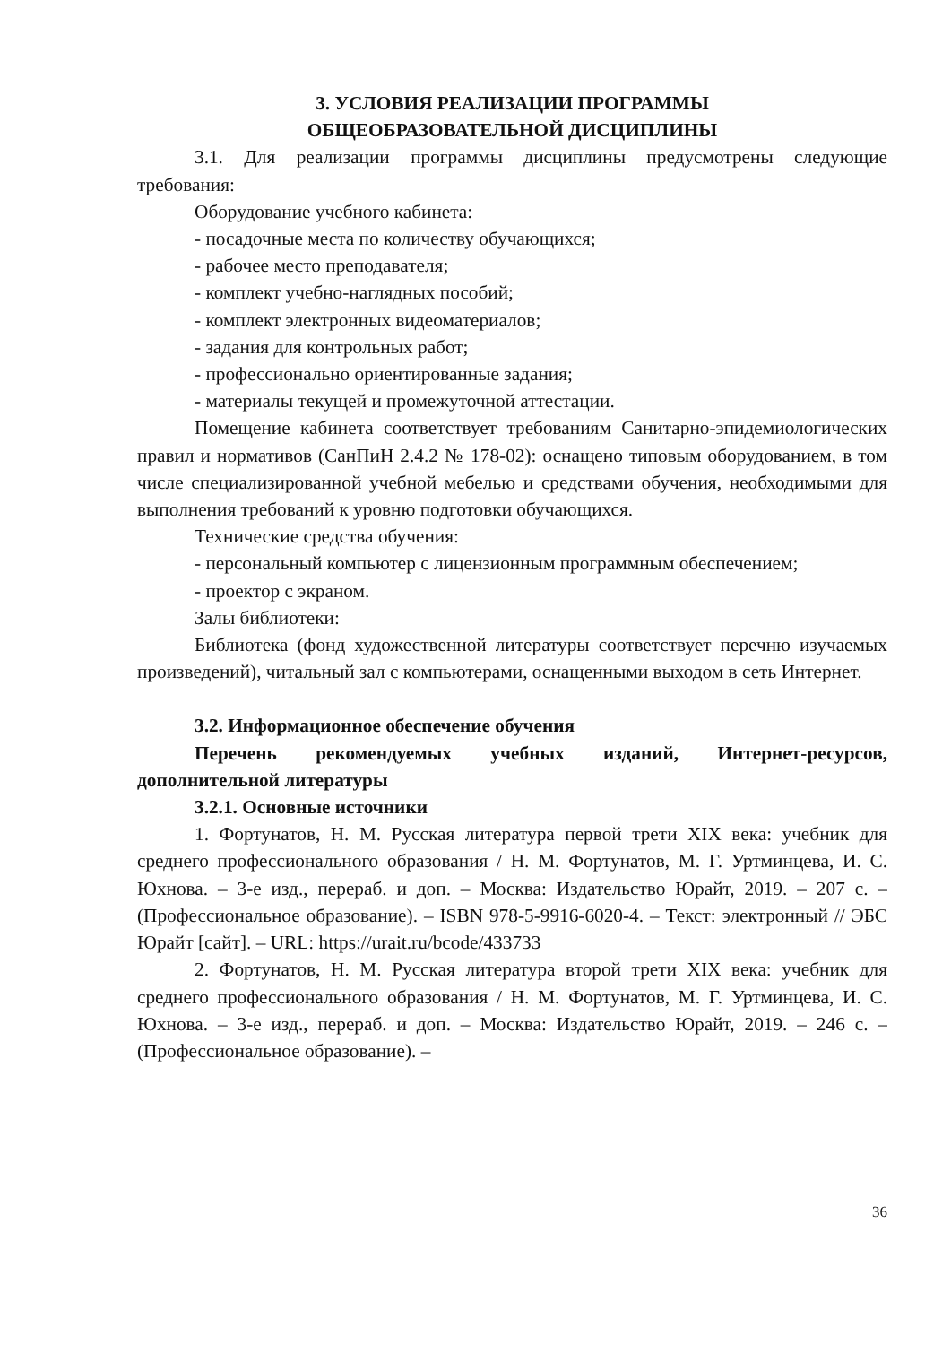3. УСЛОВИЯ РЕАЛИЗАЦИИ ПРОГРАММЫ
ОБЩЕОБРАЗОВАТЕЛЬНОЙ ДИСЦИПЛИНЫ
3.1. Для реализации программы дисциплины предусмотрены следующие требования:
Оборудование учебного кабинета:
- посадочные места по количеству обучающихся;
- рабочее место преподавателя;
- комплект учебно-наглядных пособий;
- комплект электронных видеоматериалов;
- задания для контрольных работ;
- профессионально ориентированные задания;
- материалы текущей и промежуточной аттестации.
Помещение кабинета соответствует требованиям Санитарно-эпидемиологических правил и нормативов (СанПиН 2.4.2 № 178-02): оснащено типовым оборудованием, в том числе специализированной учебной мебелью и средствами обучения, необходимыми для выполнения требований к уровню подготовки обучающихся.
Технические средства обучения:
- персональный компьютер с лицензионным программным обеспечением;
- проектор с экраном.
Залы библиотеки:
Библиотека (фонд художественной литературы соответствует перечню изучаемых произведений), читальный зал с компьютерами, оснащенными выходом в сеть Интернет.
3.2. Информационное обеспечение обучения
Перечень рекомендуемых учебных изданий, Интернет-ресурсов, дополнительной литературы
3.2.1. Основные источники
1. Фортунатов, Н. М. Русская литература первой трети XIX века: учебник для среднего профессионального образования / Н. М. Фортунатов, М. Г. Уртминцева, И. С. Юхнова. – 3-е изд., перераб. и доп. – Москва: Издательство Юрайт, 2019. – 207 с. – (Профессиональное образование). – ISBN 978-5-9916-6020-4. – Текст: электронный // ЭБС Юрайт [сайт]. – URL: https://urait.ru/bcode/433733
2. Фортунатов, Н. М. Русская литература второй трети XIX века: учебник для среднего профессионального образования / Н. М. Фортунатов, М. Г. Уртминцева, И. С. Юхнова. – 3-е изд., перераб. и доп. – Москва: Издательство Юрайт, 2019. – 246 с. – (Профессиональное образование). –
36